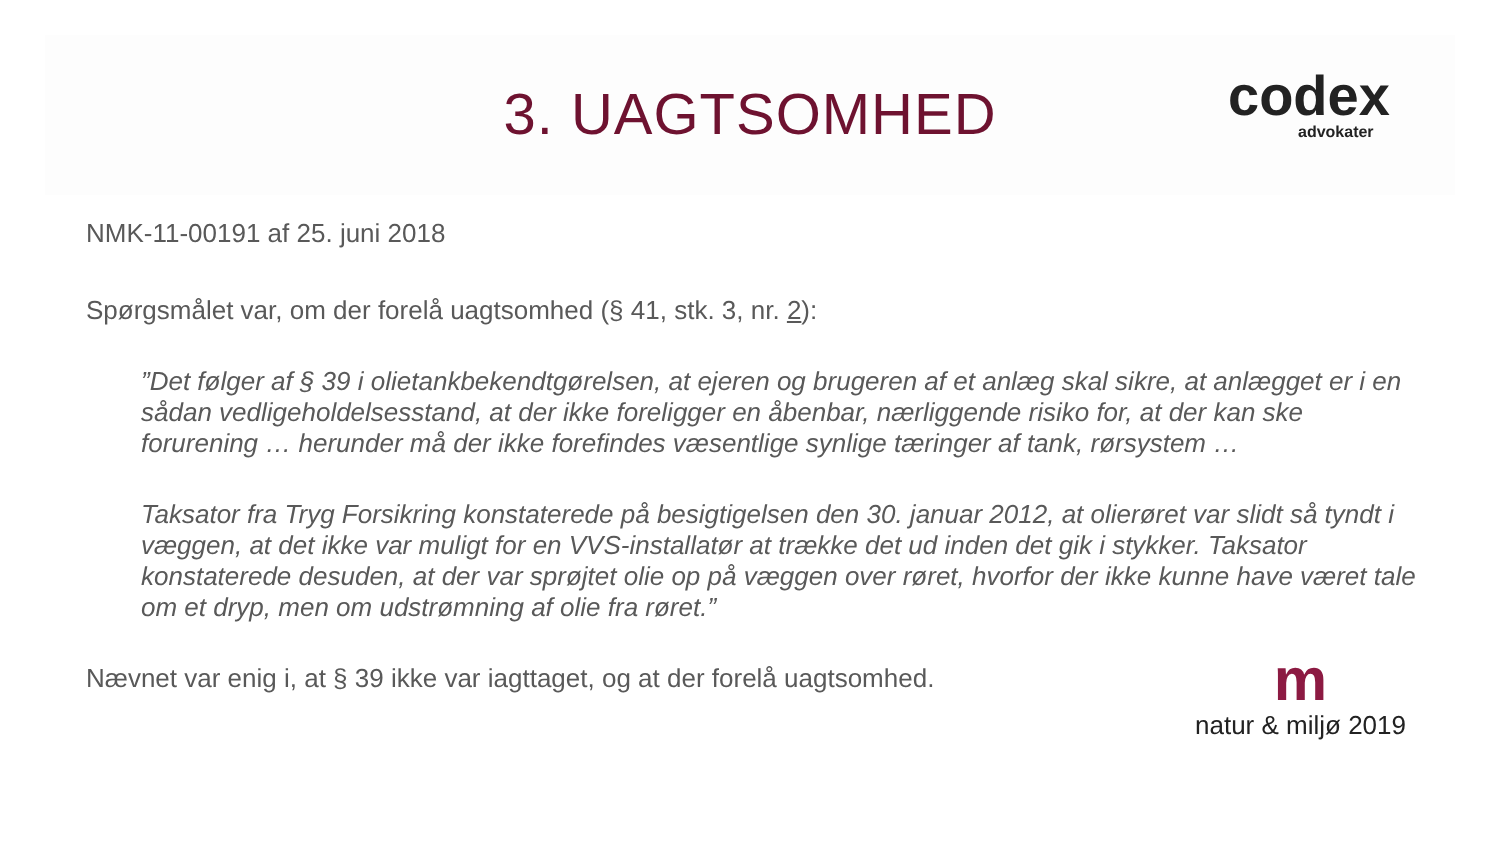3. UAGTSOMHED codex
advokater
NMK-11-00191 af 25. juni 2018
Spørgsmålet var, om der forelå uagtsomhed (§ 41, stk. 3, nr. 2):
”Det følger af § 39 i olietankbekendtgørelsen, at ejeren og brugeren af et anlæg skal sikre, at anlægget er i en sådan vedligeholdelsesstand, at der ikke foreligger en åbenbar, nærliggende risiko for, at der kan ske forurening … herunder må der ikke forefindes væsentlige synlige tæringer af tank, rørsystem …
Taksator fra Tryg Forsikring konstaterede på besigtigelsen den 30. januar 2012, at olierøret var slidt så tyndt i væggen, at det ikke var muligt for en VVS-installatør at trække det ud inden det gik i stykker. Taksator konstaterede desuden, at der var sprøjtet olie op på væggen over røret, hvorfor der ikke kunne have været tale om et dryp, men om udstrømning af olie fra røret.”
Nævnet var enig i, at § 39 ikke var iagttaget, og at der forelå uagtsomhed.
mnatur & miljø 2019